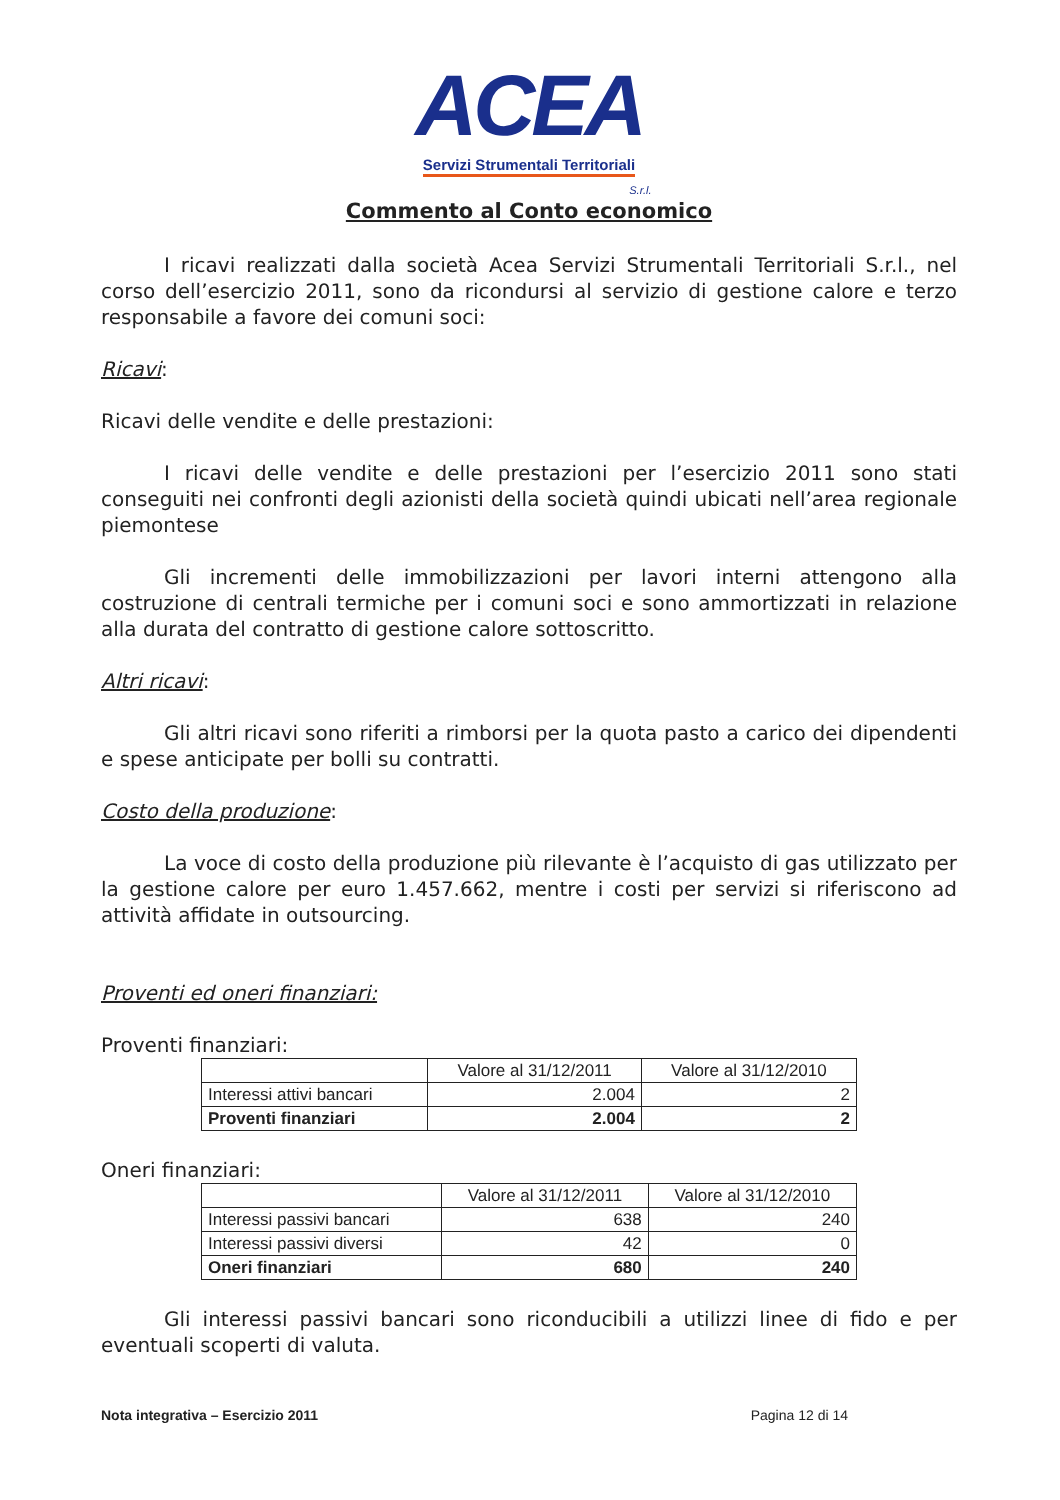ACEA
Servizi Strumentali Territoriali
S.r.l.
Commento al Conto economico
I ricavi realizzati dalla società Acea Servizi Strumentali Territoriali S.r.l., nel corso dell’esercizio 2011, sono da ricondursi al servizio di gestione calore e terzo responsabile a favore dei comuni soci:
Ricavi:
Ricavi delle vendite e delle prestazioni:
I ricavi delle vendite e delle prestazioni per l’esercizio 2011 sono stati conseguiti nei confronti degli azionisti della società quindi ubicati nell’area regionale piemontese
Gli incrementi delle immobilizzazioni per lavori interni attengono alla costruzione di centrali termiche per i comuni soci e sono ammortizzati in relazione alla durata del contratto di gestione calore sottoscritto.
Altri ricavi:
Gli altri ricavi sono riferiti a rimborsi per la quota pasto a carico dei dipendenti e spese anticipate per bolli su contratti.
Costo della produzione:
La voce di costo della produzione più rilevante è l’acquisto di gas utilizzato per la gestione calore per euro 1.457.662, mentre i costi per servizi si riferiscono ad attività affidate in outsourcing.
Proventi ed oneri finanziari:
Proventi finanziari:
| | Valore al 31/12/2011 | Valore al 31/12/2010 |
| Interessi attivi bancari | 2.004 | 2 |
| Proventi finanziari | 2.004 | 2 |
Oneri finanziari:
| | Valore al 31/12/2011 | Valore al 31/12/2010 |
| Interessi passivi bancari | 638 | 240 |
| Interessi passivi diversi | 42 | 0 |
| Oneri finanziari | 680 | 240 |
Gli interessi passivi bancari sono riconducibili a utilizzi linee di fido e per eventuali scoperti di valuta.
Nota integrativa – Esercizio 2011 Pagina 12 di 14